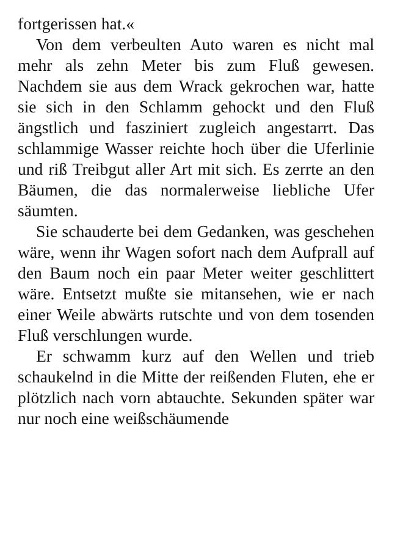fortgerissen hat.«
Von dem verbeulten Auto waren es nicht mal mehr als zehn Meter bis zum Fluß gewesen. Nachdem sie aus dem Wrack gekrochen war, hatte sie sich in den Schlamm gehockt und den Fluß ängstlich und fasziniert zugleich angestarrt. Das schlammige Wasser reichte hoch über die Uferlinie und riß Treibgut aller Art mit sich. Es zerrte an den Bäumen, die das normalerweise liebliche Ufer säumten.
Sie schauderte bei dem Gedanken, was geschehen wäre, wenn ihr Wagen sofort nach dem Aufprall auf den Baum noch ein paar Meter weiter geschlittert wäre. Entsetzt mußte sie mitansehen, wie er nach einer Weile abwärts rutschte und von dem tosenden Fluß verschlungen wurde.
Er schwamm kurz auf den Wellen und trieb schaukelnd in die Mitte der reißenden Fluten, ehe er plötzlich nach vorn abtauchte. Sekunden später war nur noch eine weißschäumende